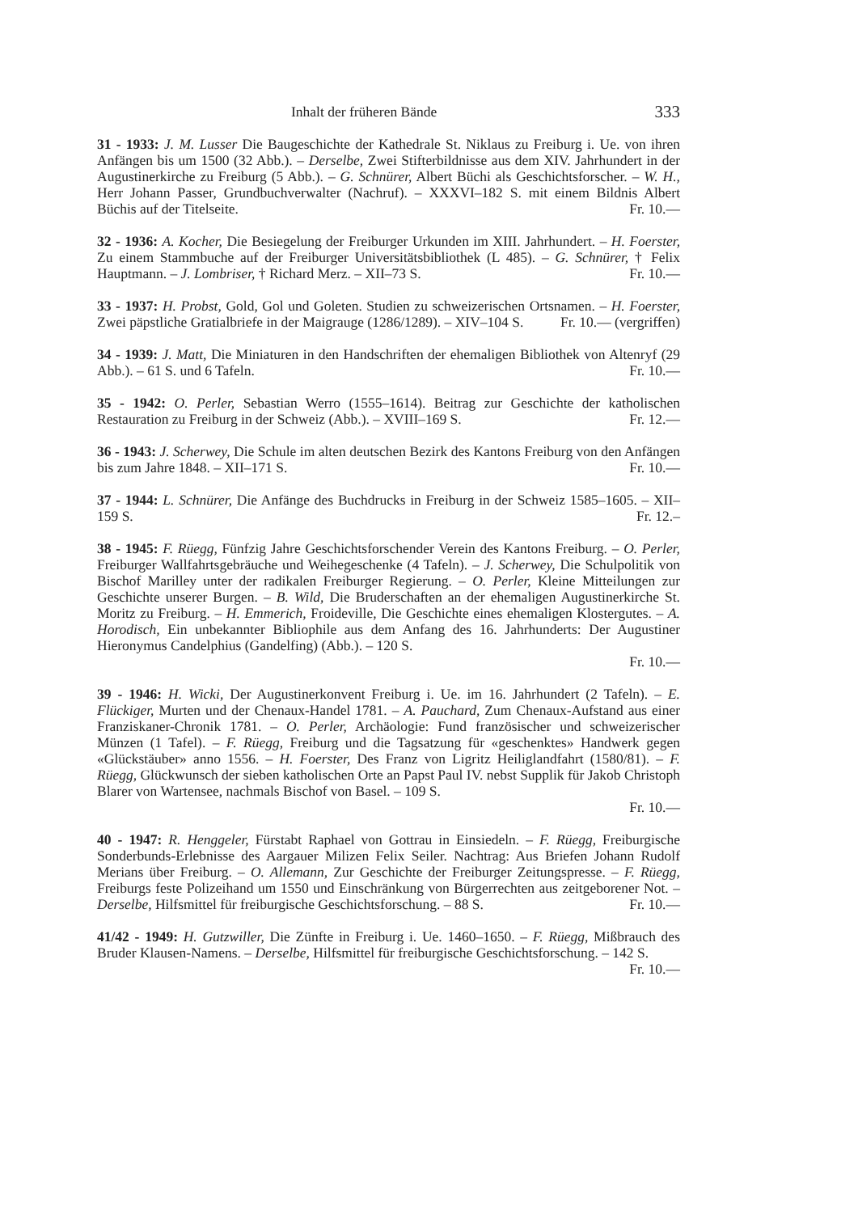Inhalt der früheren Bände 333
31 - 1933: J. M. Lusser Die Baugeschichte der Kathedrale St. Niklaus zu Freiburg i. Ue. von ihren Anfängen bis um 1500 (32 Abb.). – Derselbe, Zwei Stifterbildnisse aus dem XIV. Jahrhundert in der Augustinerkirche zu Freiburg (5 Abb.). – G. Schnürer, Albert Büchi als Geschichtsforscher. – W. H., Herr Johann Passer, Grundbuchverwalter (Nachruf). – XXXVI–182 S. mit einem Bildnis Albert Büchis auf der Titelseite. Fr. 10.—
32 - 1936: A. Kocher, Die Besiegelung der Freiburger Urkunden im XIII. Jahrhundert. – H. Foerster, Zu einem Stammbuche auf der Freiburger Universitätsbibliothek (L 485). – G. Schnürer, † Felix Hauptmann. – J. Lombriser, † Richard Merz. – XII–73 S. Fr. 10.—
33 - 1937: H. Probst, Gold, Gol und Goleten. Studien zu schweizerischen Ortsnamen. – H. Foerster, Zwei päpstliche Gratialbriefe in der Maigrauge (1286/1289). – XIV–104 S. Fr. 10.— (vergriffen)
34 - 1939: J. Matt, Die Miniaturen in den Handschriften der ehemaligen Bibliothek von Altenryf (29 Abb.). – 61 S. und 6 Tafeln. Fr. 10.—
35 - 1942: O. Perler, Sebastian Werro (1555–1614). Beitrag zur Geschichte der katholischen Restauration zu Freiburg in der Schweiz (Abb.). – XVIII–169 S. Fr. 12.—
36 - 1943: J. Scherwey, Die Schule im alten deutschen Bezirk des Kantons Freiburg von den Anfängen bis zum Jahre 1848. – XII–171 S. Fr. 10.—
37 - 1944: L. Schnürer, Die Anfänge des Buchdrucks in Freiburg in der Schweiz 1585–1605. – XII–159 S. Fr. 12.–
38 - 1945: F. Rüegg, Fünfzig Jahre Geschichtsforschender Verein des Kantons Freiburg. – O. Perler, Freiburger Wallfahrtsgebräuche und Weihegeschenke (4 Tafeln). – J. Scherwey, Die Schulpolitik von Bischof Marilley unter der radikalen Freiburger Regierung. – O. Perler, Kleine Mitteilungen zur Geschichte unserer Burgen. – B. Wild, Die Bruderschaften an der ehemaligen Augustinerkirche St. Moritz zu Freiburg. – H. Emmerich, Froideville, Die Geschichte eines ehemaligen Klostergutes. – A. Horodisch, Ein unbekannter Bibliophile aus dem Anfang des 16. Jahrhunderts: Der Augustiner Hieronymus Candelphius (Gandelfing) (Abb.). – 120 S.
Fr. 10.—
39 - 1946: H. Wicki, Der Augustinerkonvent Freiburg i. Ue. im 16. Jahrhundert (2 Tafeln). – E. Flückiger, Murten und der Chenaux-Handel 1781. – A. Pauchard, Zum Chenaux-Aufstand aus einer Franziskaner-Chronik 1781. – O. Perler, Archäologie: Fund französischer und schweizerischer Münzen (1 Tafel). – F. Rüegg, Freiburg und die Tagsatzung für «geschenktes» Handwerk gegen «Glückstäuber» anno 1556. – H. Foerster, Des Franz von Ligritz Heiliglandfahrt (1580/81). – F. Rüegg, Glückwunsch der sieben katholischen Orte an Papst Paul IV. nebst Supplik für Jakob Christoph Blarer von Wartensee, nachmals Bischof von Basel. – 109 S.
Fr. 10.—
40 - 1947: R. Henggeler, Fürstabt Raphael von Gottrau in Einsiedeln. – F. Rüegg, Freiburgische Sonderbunds-Erlebnisse des Aargauer Milizen Felix Seiler. Nachtrag: Aus Briefen Johann Rudolf Merians über Freiburg. – O. Allemann, Zur Geschichte der Freiburger Zeitungspresse. – F. Rüegg, Freiburgs feste Polizeihand um 1550 und Einschränkung von Bürgerrechten aus zeitgeborener Not. – Derselbe, Hilfsmittel für freiburgische Geschichtsforschung. – 88 S. Fr. 10.—
41/42 - 1949: H. Gutzwiller, Die Zünfte in Freiburg i. Ue. 1460–1650. – F. Rüegg, Mißbrauch des Bruder Klausen-Namens. – Derselbe, Hilfsmittel für freiburgische Geschichtsforschung. – 142 S. Fr. 10.—